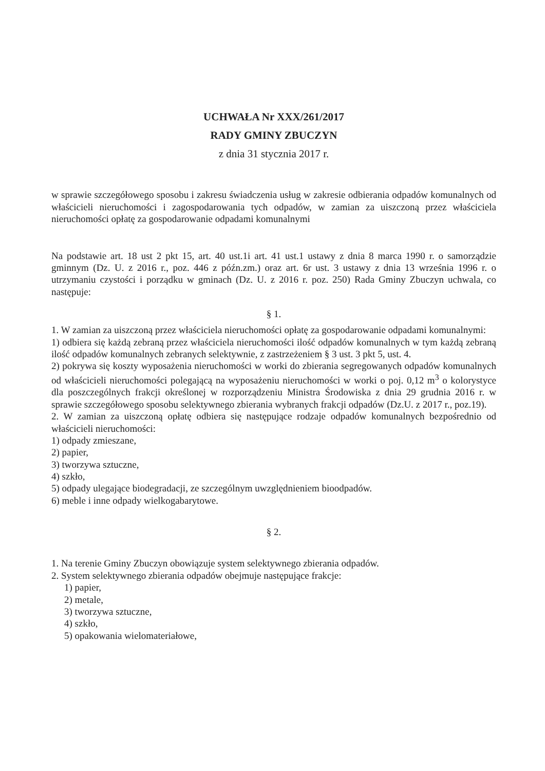UCHWAŁA Nr XXX/261/2017
RADY GMINY ZBUCZYN
z dnia 31 stycznia 2017 r.
w sprawie szczegółowego sposobu i zakresu świadczenia usług w zakresie odbierania odpadów komunalnych od właścicieli nieruchomości i zagospodarowania tych odpadów, w zamian za uiszczoną przez właściciela nieruchomości opłatę za gospodarowanie odpadami komunalnymi
Na podstawie art. 18 ust 2 pkt 15, art. 40 ust.1i art. 41 ust.1 ustawy z dnia 8 marca 1990 r. o samorządzie gminnym (Dz. U. z 2016 r., poz. 446 z późn.zm.) oraz art. 6r ust. 3 ustawy z dnia 13 września 1996 r. o utrzymaniu czystości i porządku w gminach (Dz. U. z 2016 r. poz. 250) Rada Gminy Zbuczyn uchwala, co następuje:
§ 1.
1. W zamian za uiszczoną przez właściciela nieruchomości opłatę za gospodarowanie odpadami komunalnymi:
1) odbiera się każdą zebraną przez właściciela nieruchomości ilość odpadów komunalnych w tym każdą zebraną ilość odpadów komunalnych zebranych selektywnie, z zastrzeżeniem § 3 ust. 3 pkt 5, ust. 4.
2) pokrywa się koszty wyposażenia nieruchomości w worki do zbierania segregowanych odpadów komunalnych od właścicieli nieruchomości polegającą na wyposażeniu nieruchomości w worki o poj. 0,12 m<sup>3</sup> o kolorystyce dla poszczególnych frakcji określonej w rozporządzeniu Ministra Środowiska z dnia 29 grudnia 2016 r. w sprawie szczegółowego sposobu selektywnego zbierania wybranych frakcji odpadów (Dz.U. z 2017 r., poz.19).
2. W zamian za uiszczoną opłatę odbiera się następujące rodzaje odpadów komunalnych bezpośrednio od właścicieli nieruchomości:
1) odpady zmieszane,
2) papier,
3) tworzywa sztuczne,
4) szkło,
5) odpady ulegające biodegradacji, ze szczególnym uwzględnieniem bioodpadów.
6) meble i inne odpady wielkogabarytowe.
§ 2.
1. Na terenie Gminy Zbuczyn obowiązuje system selektywnego zbierania odpadów.
2. System selektywnego zbierania odpadów obejmuje następujące frakcje:
1) papier,
2) metale,
3) tworzywa sztuczne,
4) szkło,
5) opakowania wielomateriałowe,